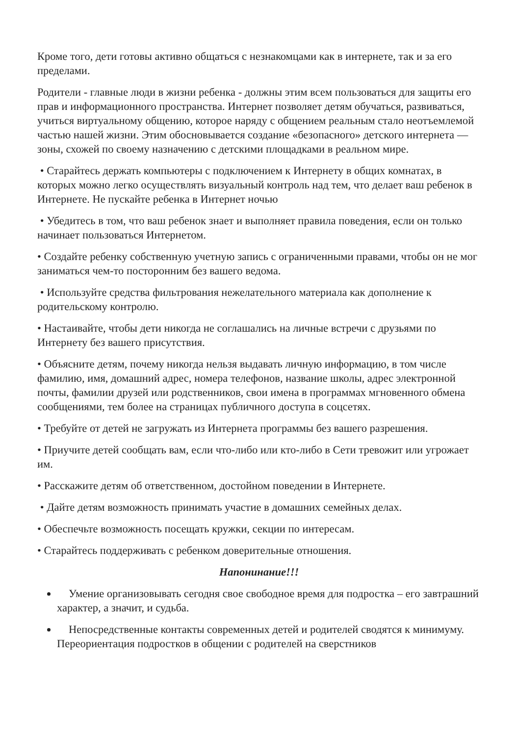Кроме того, дети готовы активно общаться с незнакомцами как в интернете, так и за его пределами.
Родители - главные люди в жизни ребенка - должны этим всем пользоваться для защиты его прав и информационного пространства. Интернет позволяет детям обучаться, развиваться, учиться виртуальному общению, которое наряду с общением реальным стало неотъемлемой частью нашей жизни. Этим обосновывается создание «безопасного» детского интернета — зоны, схожей по своему назначению с детскими площадками в реальном мире.
• Старайтесь держать компьютеры с подключением к Интернету в общих комнатах, в которых можно легко осуществлять визуальный контроль над тем, что делает ваш ребенок в Интернете. Не пускайте ребенка в Интернет ночью
• Убедитесь в том, что ваш ребенок знает и выполняет правила поведения, если он только начинает пользоваться Интернетом.
• Создайте ребенку собственную учетную запись с ограниченными правами, чтобы он не мог заниматься чем-то посторонним без вашего ведома.
• Используйте средства фильтрования нежелательного материала как дополнение к родительскому контролю.
• Настаивайте, чтобы дети никогда не соглашались на личные встречи с друзьями по Интернету без вашего присутствия.
• Объясните детям, почему никогда нельзя выдавать личную информацию, в том числе фамилию, имя, домашний адрес, номера телефонов, название школы, адрес электронной почты, фамилии друзей или родственников, свои имена в программах мгновенного обмена сообщениями, тем более на страницах публичного доступа в соцсетях.
• Требуйте от детей не загружать из Интернета программы без вашего разрешения.
• Приучите детей сообщать вам, если что-либо или кто-либо в Сети тревожит или угрожает им.
• Расскажите детям об ответственном, достойном поведении в Интернете.
• Дайте детям возможность принимать участие в домашних семейных делах.
• Обеспечьте возможность посещать кружки, секции по интересам.
• Старайтесь поддерживать с ребенком доверительные отношения.
Напонинание!!!
Умение организовывать сегодня свое свободное время для подростка – его завтрашний характер, а значит, и судьба.
Непосредственные контакты современных детей и родителей сводятся к минимуму. Переориентация подростков в общении с родителей на сверстников